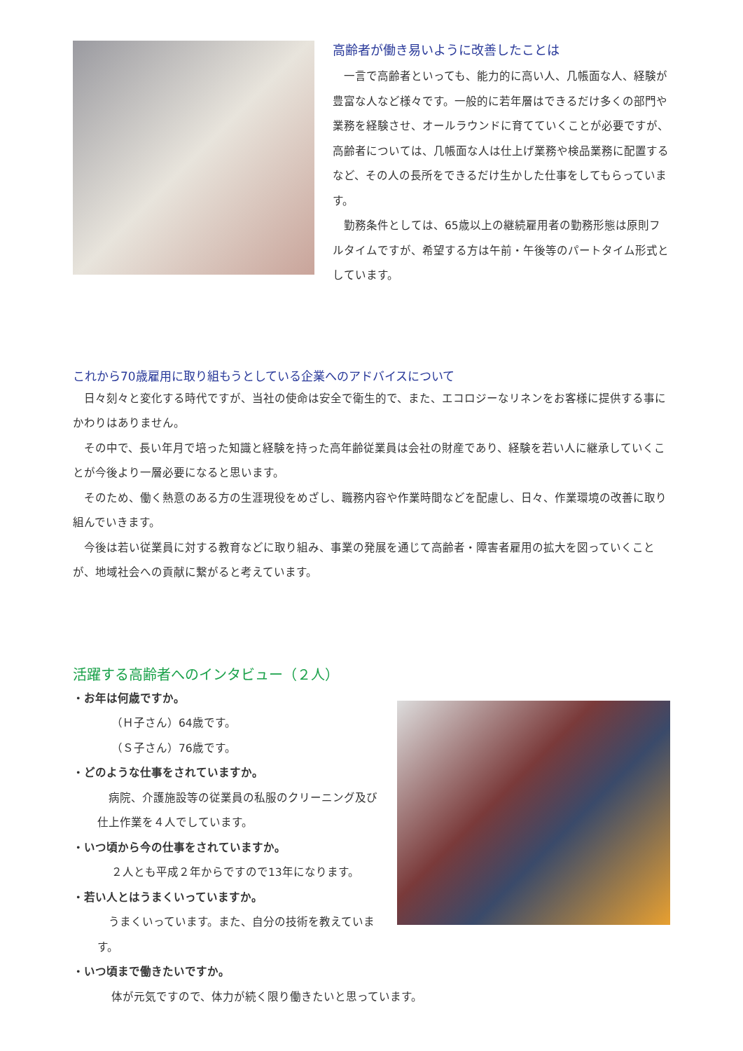高齢者が働き易いように改善したことは
　一言で高齢者といっても、能力的に高い人、几帳面な人、経験が豊富な人など様々です。一般的に若年層はできるだけ多くの部門や業務を経験させ、オールラウンドに育てていくことが必要ですが、高齢者については、几帳面な人は仕上げ業務や検品業務に配置するなど、その人の長所をできるだけ生かした仕事をしてもらっています。
　勤務条件としては、65歳以上の継続雇用者の勤務形態は原則フルタイムですが、希望する方は午前・午後等のパートタイム形式としています。
これから70歳雇用に取り組もうとしている企業へのアドバイスについて
　日々刻々と変化する時代ですが、当社の使命は安全で衛生的で、また、エコロジーなリネンをお客様に提供する事にかわりはありません。
　その中で、長い年月で培った知識と経験を持った高年齢従業員は会社の財産であり、経験を若い人に継承していくことが今後より一層必要になると思います。
　そのため、働く熱意のある方の生涯現役をめざし、職務内容や作業時間などを配慮し、日々、作業環境の改善に取り組んでいきます。
　今後は若い従業員に対する教育などに取り組み、事業の発展を通じて高齢者・障害者雇用の拡大を図っていくことが、地域社会への貢献に繋がると考えています。
活躍する高齢者へのインタビュー（２人）
・お年は何歳ですか。
（Ｈ子さん）64歳です。
（Ｓ子さん）76歳です。
・どのような仕事をされていますか。
　病院、介護施設等の従業員の私服のクリーニング及び仕上作業を４人でしています。
・いつ頃から今の仕事をされていますか。
２人とも平成２年からですので13年になります。
・若い人とはうまくいっていますか。
　うまくいっています。また、自分の技術を教えています。
・いつ頃まで働きたいですか。
体が元気ですので、体力が続く限り働きたいと思っています。